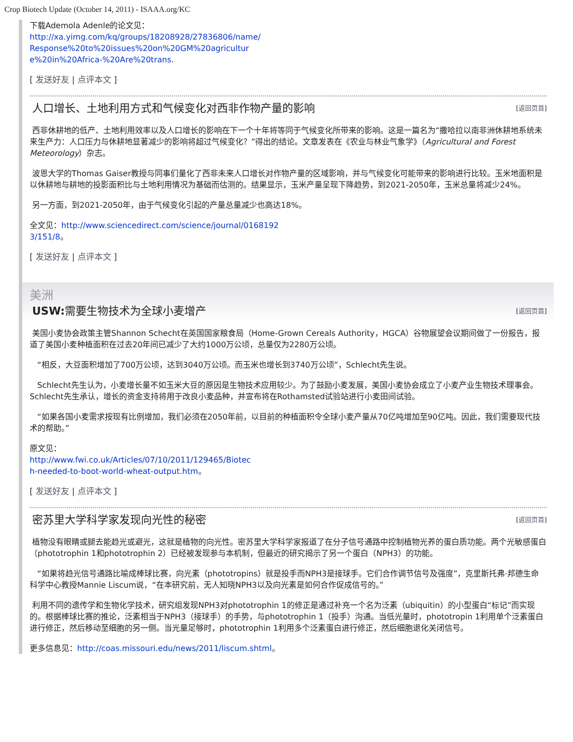Crop Biotech Update (October 14, 2011) - ISAAA.org/KC
下载Ademola Adenle的论文见：
http://xa.yimg.com/kq/groups/18208928/27836806/name/
Response%20to%20issues%20on%20GM%20agricultur
e%20in%20Africa-%20Are%20trans.
[ 发送好友 | 点评本文 ]
人口增长、土地利用方式和气候变化对西非作物产量的影响 [返回页首]
西非休耕地的低产、土地利用效率以及人口增长的影响在下一个十年将等同于气候变化所带来的影响。这是一篇名为“撒哈拉以南非洲休耕地系统未来生产力：人口压力与休耕地显著减少的影响将超过气候变化？”得出的结论。文章发表在《农业与林业气象学》（Agricultural and Forest Meteorology）杂志。
波恩大学的Thomas Gaiser教授与同事们量化了西非未来人口增长对作物产量的区域影响，并与气候变化可能带来的影响进行比较。玉米地面积是以休耕地与耕地的投影面积比与土地利用情况为基础而估测的。结果显示，玉米产量呈现下降趋势，到2021-2050年，玉米总量将减少24%。
另一方面，到2021-2050年，由于气候变化引起的产量总量减少也高达18%。
全文见：http://www.sciencedirect.com/science/journal/0168192
3/151/8。
[ 发送好友 | 点评本文 ]
美洲
USW: 需要生物技术为全球小麦增产 [返回页首]
美国小麦协会政策主管Shannon Schecht在英国国家粮食局（Home-Grown Cereals Authority，HGCA）谷物展望会议期间做了一份报告，报道了美国小麦种植面积在过去20年间已减少了大约1000万公顷，总量仅为2280万公顷。
“相反，大豆面积增加了700万公顷，达到3040万公顷。而玉米也增长到3740万公顷”，Schlecht先生说。
Schlecht先生认为，小麦增长量不如玉米大豆的原因是生物技术应用较少。为了鼓励小麦发展，美国小麦协会成立了小麦产业生物技术理事会。Schlecht先生承认，增长的资金支持将用于改良小麦品种，并宣布将在Rothamsted试验站进行小麦田间试验。
“如果各国小麦需求按现有比例增加，我们必须在2050年前，以目前的种植面积令全球小麦产量从70亿吨增加至90亿吨。因此，我们需要现代技术的帮助。”
原文见：
http://www.fwi.co.uk/Articles/07/10/2011/129465/Biotec
h-needed-to-boot-world-wheat-output.htm。
[ 发送好友 | 点评本文 ]
密苏里大学科学家发现向光性的秘密 [返回页首]
植物没有眼睛或腿去能趋光或避光，这就是植物的向光性。密苏里大学科学家报道了在分子信号通路中控制植物光养的蛋白质功能。两个光敏感蛋白（phototrophin 1和phototrophin 2）已经被发现参与本机制，但最近的研究揭示了另一个蛋白（NPH3）的功能。
“如果将趋光信号通路比喻成棒球比赛，向光素（phototropins）就是投手而NPH3是接球手。它们合作调节信号及强度”，克里斯托弗·邦德生命科学中心教授Mannie Liscum说，“在本研究前，无人知晓NPH3以及向光素是如何合作促成信号的。”
利用不同的遗传学和生物化学技术，研究组发现NPH3对phototrophin 1的修正是通过补充一个名为泛素（ubiquitin）的小型蛋白“标记”而实现的。根据棒球比赛的推论，泛素相当于NPH3（接球手）的手势，与phototrophin 1（投手）沟通。当低光量时，phototropin 1利用单个泛素蛋白进行修正，然后移动至细胞的另一侧。当光量足够时，phototrophin 1利用多个泛素蛋白进行修正，然后细胞退化关闭信号。
更多信息见：http://coas.missouri.edu/news/2011/liscum.shtml。